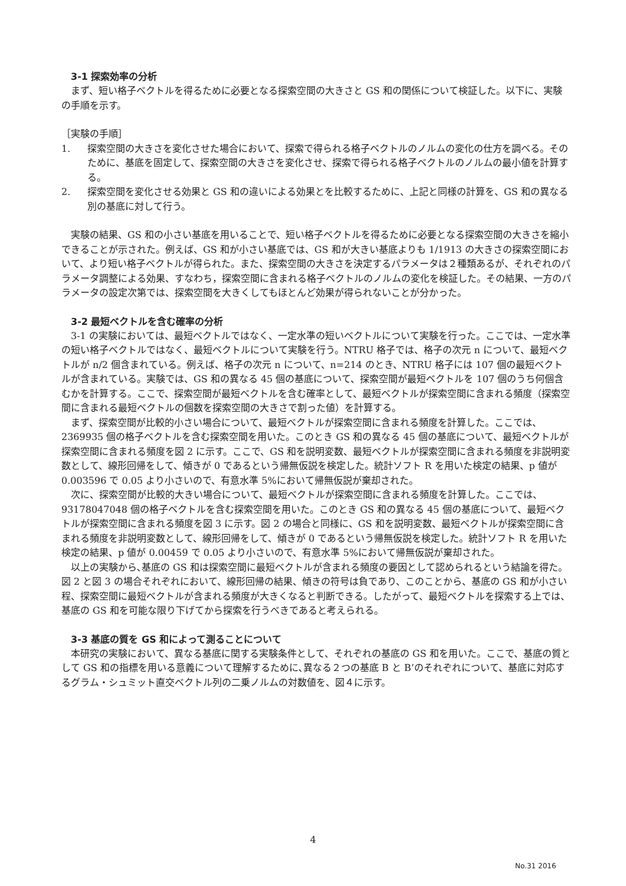3-1 探索効率の分析
まず、短い格子ベクトルを得るために必要となる探索空間の大きさと GS 和の関係について検証した。以下に、実験の手順を示す。
［実験の手順］
1. 探索空間の大きさを変化させた場合において、探索で得られる格子ベクトルのノルムの変化の仕方を調べる。そのために、基底を固定して、探索空間の大きさを変化させ、探索で得られる格子ベクトルのノルムの最小値を計算する。
2. 探索空間を変化させる効果と GS 和の違いによる効果とを比較するために、上記と同様の計算を、GS 和の異なる別の基底に対して行う。
実験の結果、GS 和の小さい基底を用いることで、短い格子ベクトルを得るために必要となる探索空間の大きさを縮小できることが示された。例えば、GS 和が小さい基底では、GS 和が大きい基底よりも 1/1913 の大きさの探索空間において、より短い格子ベクトルが得られた。また、探索空間の大きさを決定するパラメータは２種類あるが、それぞれのパラメータ調整による効果、すなわち，探索空間に含まれる格子ベクトルのノルムの変化を検証した。その結果、一方のパラメータの設定次第では、探索空間を大きくしてもほとんど効果が得られないことが分かった。
3-2 最短ベクトルを含む確率の分析
3-1 の実験においては、最短ベクトルではなく、一定水準の短いベクトルについて実験を行った。ここでは、一定水準の短い格子ベクトルではなく、最短ベクトルについて実験を行う。NTRU 格子では、格子の次元 n について、最短ベクトルが n/2 個含まれている。例えば、格子の次元 n について、n=214 のとき、NTRU 格子には 107 個の最短ベクトルが含まれている。実験では、GS 和の異なる 45 個の基底について、探索空間が最短ベクトルを 107 個のうち何個含むかを計算する。ここで、探索空間が最短ベクトルを含む確率として、最短ベクトルが探索空間に含まれる頻度（探索空間に含まれる最短ベクトルの個数を探索空間の大きさで割った値）を計算する。
まず、探索空間が比較的小さい場合について、最短ベクトルが探索空間に含まれる頻度を計算した。ここでは、2369935 個の格子ベクトルを含む探索空間を用いた。このとき GS 和の異なる 45 個の基底について、最短ベクトルが探索空間に含まれる頻度を図 2 に示す。ここで、GS 和を説明変数、最短ベクトルが探索空間に含まれる頻度を非説明変数として、線形回帰をして、傾きが 0 であるという帰無仮説を検定した。統計ソフト R を用いた検定の結果、p 値が 0.003596 で 0.05 より小さいので、有意水準 5%において帰無仮説が棄却された。
次に、探索空間が比較的大きい場合について、最短ベクトルが探索空間に含まれる頻度を計算した。ここでは、93178047048 個の格子ベクトルを含む探索空間を用いた。このとき GS 和の異なる 45 個の基底について、最短ベクトルが探索空間に含まれる頻度を図 3 に示す。図 2 の場合と同様に、GS 和を説明変数、最短ベクトルが探索空間に含まれる頻度を非説明変数として、線形回帰をして、傾きが 0 であるという帰無仮説を検定した。統計ソフト R を用いた検定の結果、p 値が 0.00459 で 0.05 より小さいので、有意水準 5%において帰無仮説が棄却された。
以上の実験から､基底の GS 和は探索空間に最短ベクトルが含まれる頻度の要因として認められるという結論を得た。図 2 と図 3 の場合それぞれにおいて、線形回帰の結果、傾きの符号は負であり、このことから、基底の GS 和が小さい程、探索空間に最短ベクトルが含まれる頻度が大きくなると判断できる。したがって、最短ベクトルを探索する上では、基底の GS 和を可能な限り下げてから探索を行うべきであると考えられる。
3-3 基底の質を GS 和によって測ることについて
本研究の実験において、異なる基底に関する実験条件として、それぞれの基底の GS 和を用いた。ここで、基底の質として GS 和の指標を用いる意義について理解するために､異なる２つの基底 B と B’のそれぞれについて、基底に対応するグラム・シュミット直交ベクトル列の二乗ノルムの対数値を、図４に示す。
4
No.31 2016